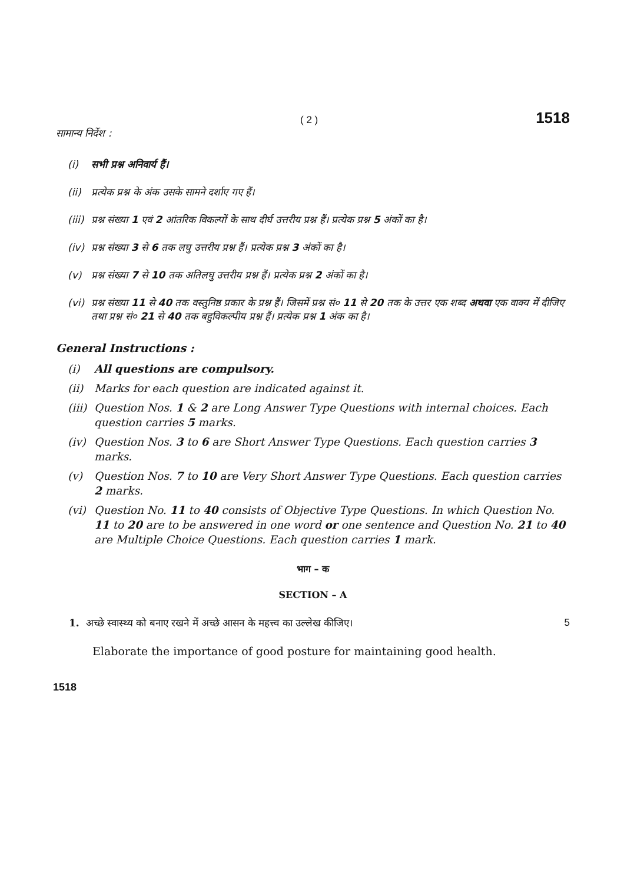( 2 ) 1518
सामान्य निर्देश :
(i) सभी प्रश्न अनिवार्य हैं।
(ii) प्रत्येक प्रश्न के अंक उसके सामने दर्शाए गए हैं।
(iii) प्रश्न संख्या 1 एवं 2 आंतरिक विकल्पों के साथ दीर्घ उत्तरीय प्रश्न हैं। प्रत्येक प्रश्न 5 अंकों का है।
(iv) प्रश्न संख्या 3 से 6 तक लघु उत्तरीय प्रश्न हैं। प्रत्येक प्रश्न 3 अंकों का है।
(v) प्रश्न संख्या 7 से 10 तक अतिलघु उत्तरीय प्रश्न हैं। प्रत्येक प्रश्न 2 अंकों का है।
(vi) प्रश्न संख्या 11 से 40 तक वस्तुनिष्ठ प्रकार के प्रश्न हैं। जिसमें प्रश्न सं० 11 से 20 तक के उत्तर एक शब्द अथवा एक वाक्य में दीजिए तथा प्रश्न सं० 21 से 40 तक बहुविकल्पीय प्रश्न हैं। प्रत्येक प्रश्न 1 अंक का है।
General Instructions :
(i) All questions are compulsory.
(ii) Marks for each question are indicated against it.
(iii) Question Nos. 1 & 2 are Long Answer Type Questions with internal choices. Each question carries 5 marks.
(iv) Question Nos. 3 to 6 are Short Answer Type Questions. Each question carries 3 marks.
(v) Question Nos. 7 to 10 are Very Short Answer Type Questions. Each question carries 2 marks.
(vi) Question No. 11 to 40 consists of Objective Type Questions. In which Question No. 11 to 20 are to be answered in one word or one sentence and Question No. 21 to 40 are Multiple Choice Questions. Each question carries 1 mark.
भाग – क
SECTION – A
1. अच्छे स्वास्थ्य को बनाए रखने में अच्छे आसन के महत्त्व का उल्लेख कीजिए। 5
Elaborate the importance of good posture for maintaining good health.
1518